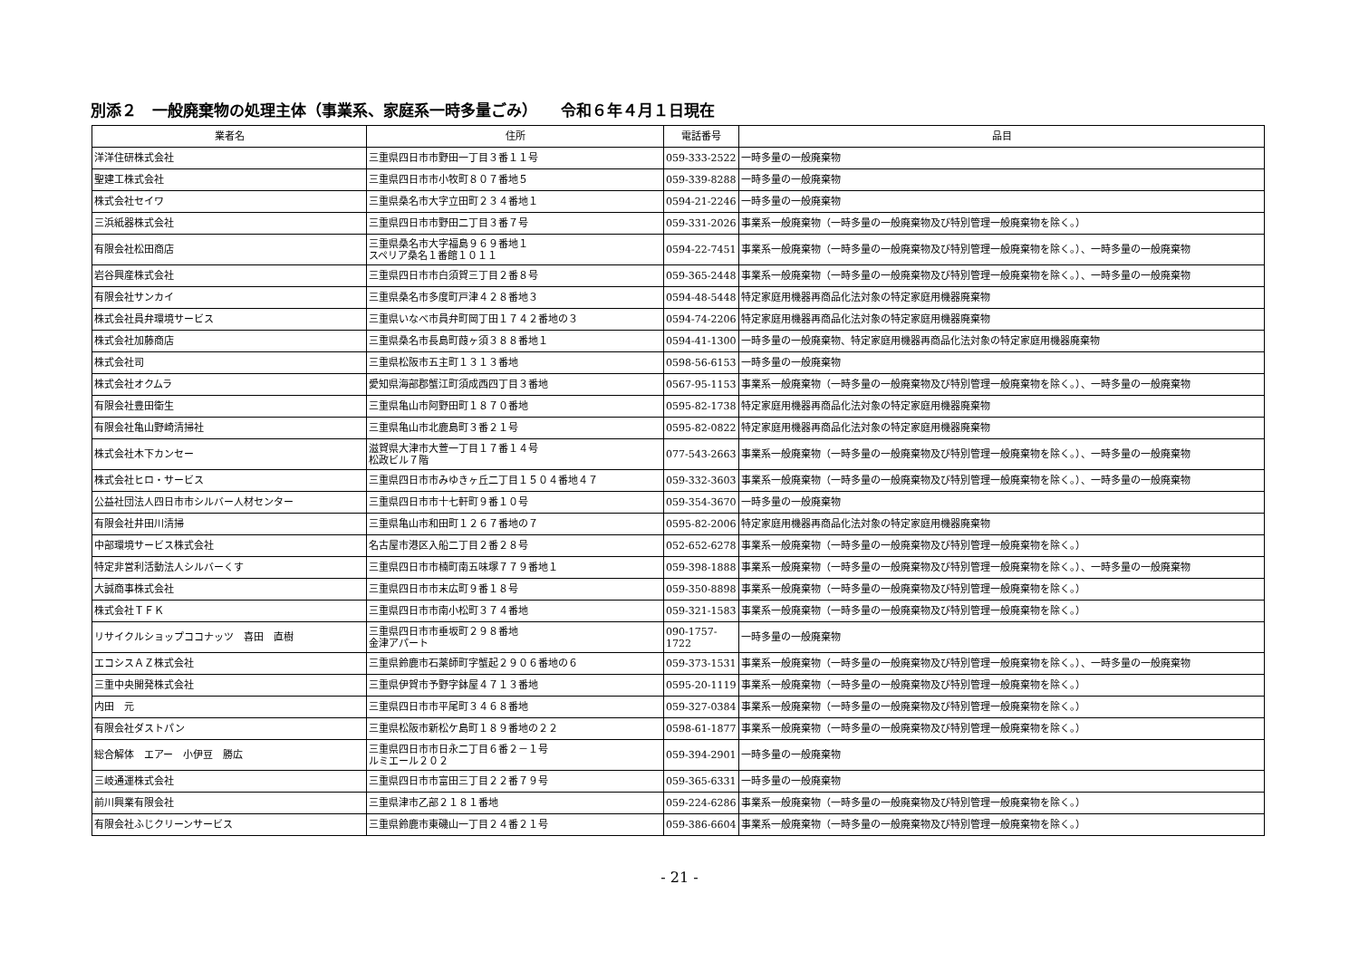別添２　一般廃棄物の処理主体（事業系、家庭系一時多量ごみ）　　令和６年４月１日現在
| 業者名 | 住所 | 電話番号 | 品目 |
| --- | --- | --- | --- |
| 洋洋住研株式会社 | 三重県四日市市野田一丁目３番１１号 | 059-333-2522 | 一時多量の一般廃棄物 |
| 聖建工株式会社 | 三重県四日市市小牧町８０７番地５ | 059-339-8288 | 一時多量の一般廃棄物 |
| 株式会社セイワ | 三重県桑名市大字立田町２３４番地１ | 0594-21-2246 | 一時多量の一般廃棄物 |
| 三浜紙器株式会社 | 三重県四日市市野田二丁目３番７号 | 059-331-2026 | 事業系一般廃棄物（一時多量の一般廃棄物及び特別管理一般廃棄物を除く。） |
| 有限会社松田商店 | 三重県桑名市大字福島９６９番地１ スペリア桑名１番館１０１１ | 0594-22-7451 | 事業系一般廃棄物（一時多量の一般廃棄物及び特別管理一般廃棄物を除く。）、一時多量の一般廃棄物 |
| 岩谷興産株式会社 | 三重県四日市市白須賀三丁目２番８号 | 059-365-2448 | 事業系一般廃棄物（一時多量の一般廃棄物及び特別管理一般廃棄物を除く。）、一時多量の一般廃棄物 |
| 有限会社サンカイ | 三重県桑名市多度町戸津４２８番地３ | 0594-48-5448 | 特定家庭用機器再商品化法対象の特定家庭用機器廃棄物 |
| 株式会社員弁環境サービス | 三重県いなべ市員弁町岡丁田１７４２番地の３ | 0594-74-2206 | 特定家庭用機器再商品化法対象の特定家庭用機器廃棄物 |
| 株式会社加藤商店 | 三重県桑名市長島町葭ヶ須３８８番地１ | 0594-41-1300 | 一時多量の一般廃棄物、特定家庭用機器再商品化法対象の特定家庭用機器廃棄物 |
| 株式会社司 | 三重県松阪市五主町１３１３番地 | 0598-56-6153 | 一時多量の一般廃棄物 |
| 株式会社オクムラ | 愛知県海部郡蟹江町須成西四丁目３番地 | 0567-95-1153 | 事業系一般廃棄物（一時多量の一般廃棄物及び特別管理一般廃棄物を除く。）、一時多量の一般廃棄物 |
| 有限会社豊田衛生 | 三重県亀山市阿野田町１８７０番地 | 0595-82-1738 | 特定家庭用機器再商品化法対象の特定家庭用機器廃棄物 |
| 有限会社亀山野崎清掃社 | 三重県亀山市北鹿島町３番２１号 | 0595-82-0822 | 特定家庭用機器再商品化法対象の特定家庭用機器廃棄物 |
| 株式会社木下カンセー | 滋賀県大津市大萱一丁目１７番１４号 松政ビル７階 | 077-543-2663 | 事業系一般廃棄物（一時多量の一般廃棄物及び特別管理一般廃棄物を除く。）、一時多量の一般廃棄物 |
| 株式会社ヒロ・サービス | 三重県四日市市みゆきヶ丘二丁目１５０４番地４７ | 059-332-3603 | 事業系一般廃棄物（一時多量の一般廃棄物及び特別管理一般廃棄物を除く。）、一時多量の一般廃棄物 |
| 公益社団法人四日市市シルバー人材センター | 三重県四日市市十七軒町９番１０号 | 059-354-3670 | 一時多量の一般廃棄物 |
| 有限会社井田川清掃 | 三重県亀山市和田町１２６７番地の７ | 0595-82-2006 | 特定家庭用機器再商品化法対象の特定家庭用機器廃棄物 |
| 中部環境サービス株式会社 | 名古屋市港区入船二丁目２番２８号 | 052-652-6278 | 事業系一般廃棄物（一時多量の一般廃棄物及び特別管理一般廃棄物を除く。） |
| 特定非営利活動法人シルバーくす | 三重県四日市市楠町南五味塚７７９番地１ | 059-398-1888 | 事業系一般廃棄物（一時多量の一般廃棄物及び特別管理一般廃棄物を除く。）、一時多量の一般廃棄物 |
| 大誠商事株式会社 | 三重県四日市市末広町９番１８号 | 059-350-8898 | 事業系一般廃棄物（一時多量の一般廃棄物及び特別管理一般廃棄物を除く。） |
| 株式会社ＴＦＫ | 三重県四日市市南小松町３７４番地 | 059-321-1583 | 事業系一般廃棄物（一時多量の一般廃棄物及び特別管理一般廃棄物を除く。） |
| リサイクルショップココナッツ 喜田 直樹 | 三重県四日市市垂坂町２９８番地 金津アパート | 090-1757-1722 | 一時多量の一般廃棄物 |
| エコシスＡＺ株式会社 | 三重県鈴鹿市石薬師町字蟹起２９０６番地の６ | 059-373-1531 | 事業系一般廃棄物（一時多量の一般廃棄物及び特別管理一般廃棄物を除く。）、一時多量の一般廃棄物 |
| 三重中央開発株式会社 | 三重県伊賀市予野字鉢屋４７１３番地 | 0595-20-1119 | 事業系一般廃棄物（一時多量の一般廃棄物及び特別管理一般廃棄物を除く。） |
| 内田 元 | 三重県四日市市平尾町３４６８番地 | 059-327-0384 | 事業系一般廃棄物（一時多量の一般廃棄物及び特別管理一般廃棄物を除く。） |
| 有限会社ダストパン | 三重県松阪市新松ケ島町１８９番地の２２ | 0598-61-1877 | 事業系一般廃棄物（一時多量の一般廃棄物及び特別管理一般廃棄物を除く。） |
| 総合解体 エアー 小伊豆 勝広 | 三重県四日市市日永二丁目６番２－１号 ルミエール２０２ | 059-394-2901 | 一時多量の一般廃棄物 |
| 三岐通運株式会社 | 三重県四日市市富田三丁目２２番７９号 | 059-365-6331 | 一時多量の一般廃棄物 |
| 前川興業有限会社 | 三重県津市乙部２１８１番地 | 059-224-6286 | 事業系一般廃棄物（一時多量の一般廃棄物及び特別管理一般廃棄物を除く。） |
| 有限会社ふじクリーンサービス | 三重県鈴鹿市東磯山一丁目２４番２１号 | 059-386-6604 | 事業系一般廃棄物（一時多量の一般廃棄物及び特別管理一般廃棄物を除く。） |
- 21 -